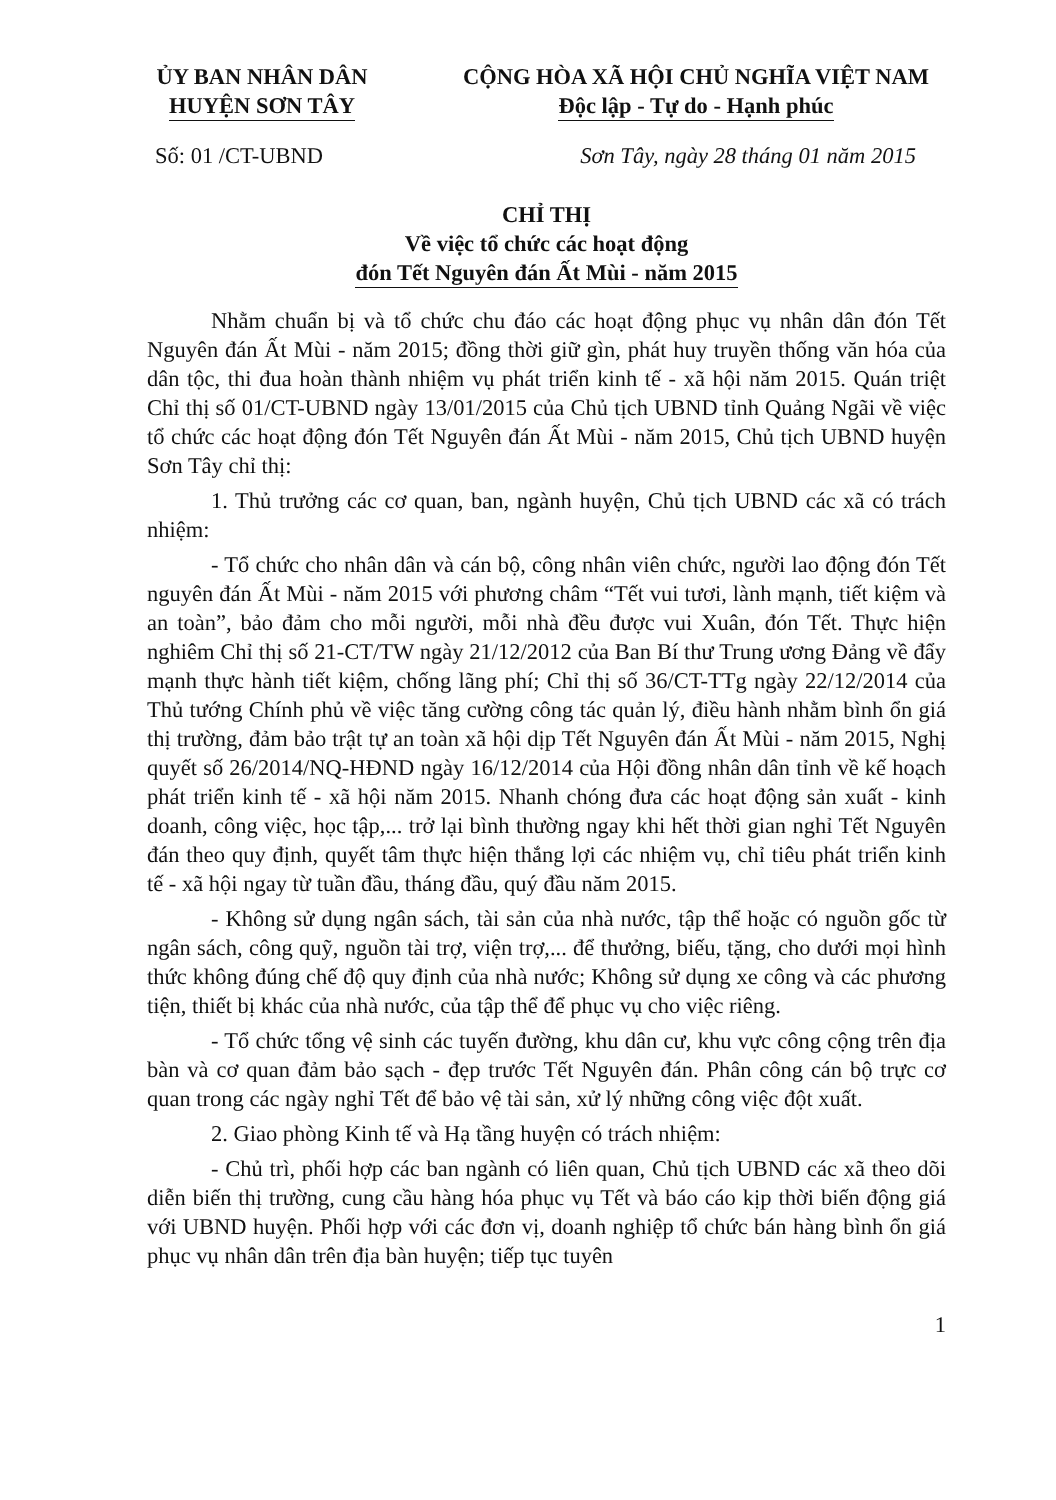ỦY BAN NHÂN DÂN
HUYỆN SƠN TÂY
CỘNG HÒA XÃ HỘI CHỦ NGHĨA VIỆT NAM
Độc lập - Tự do - Hạnh phúc
Số: 01 /CT-UBND Sơn Tây, ngày 28 tháng 01 năm 2015
CHỈ THỊ
Về việc tổ chức các hoạt động
đón Tết Nguyên đán Ất Mùi - năm 2015
Nhằm chuẩn bị và tổ chức chu đáo các hoạt động phục vụ nhân dân đón Tết Nguyên đán Ất Mùi - năm 2015; đồng thời giữ gìn, phát huy truyền thống văn hóa của dân tộc, thi đua hoàn thành nhiệm vụ phát triển kinh tế - xã hội năm 2015. Quán triệt Chỉ thị số 01/CT-UBND ngày 13/01/2015 của Chủ tịch UBND tỉnh Quảng Ngãi về việc tổ chức các hoạt động đón Tết Nguyên đán Ất Mùi - năm 2015, Chủ tịch UBND huyện Sơn Tây chỉ thị:
1. Thủ trưởng các cơ quan, ban, ngành huyện, Chủ tịch UBND các xã có trách nhiệm:
- Tổ chức cho nhân dân và cán bộ, công nhân viên chức, người lao động đón Tết nguyên đán Ất Mùi - năm 2015 với phương châm “Tết vui tươi, lành mạnh, tiết kiệm và an toàn”, bảo đảm cho mỗi người, mỗi nhà đều được vui Xuân, đón Tết. Thực hiện nghiêm Chỉ thị số 21-CT/TW ngày 21/12/2012 của Ban Bí thư Trung ương Đảng về đẩy mạnh thực hành tiết kiệm, chống lãng phí; Chỉ thị số 36/CT-TTg ngày 22/12/2014 của Thủ tướng Chính phủ về việc tăng cường công tác quản lý, điều hành nhằm bình ổn giá thị trường, đảm bảo trật tự an toàn xã hội dịp Tết Nguyên đán Ất Mùi - năm 2015, Nghị quyết số 26/2014/NQ-HĐND ngày 16/12/2014 của Hội đồng nhân dân tỉnh về kế hoạch phát triển kinh tế - xã hội năm 2015. Nhanh chóng đưa các hoạt động sản xuất - kinh doanh, công việc, học tập,... trở lại bình thường ngay khi hết thời gian nghỉ Tết Nguyên đán theo quy định, quyết tâm thực hiện thắng lợi các nhiệm vụ, chỉ tiêu phát triển kinh tế - xã hội ngay từ tuần đầu, tháng đầu, quý đầu năm 2015.
- Không sử dụng ngân sách, tài sản của nhà nước, tập thể hoặc có nguồn gốc từ ngân sách, công quỹ, nguồn tài trợ, viện trợ,... để thưởng, biếu, tặng, cho dưới mọi hình thức không đúng chế độ quy định của nhà nước; Không sử dụng xe công và các phương tiện, thiết bị khác của nhà nước, của tập thể để phục vụ cho việc riêng.
- Tổ chức tổng vệ sinh các tuyến đường, khu dân cư, khu vực công cộng trên địa bàn và cơ quan đảm bảo sạch - đẹp trước Tết Nguyên đán. Phân công cán bộ trực cơ quan trong các ngày nghỉ Tết để bảo vệ tài sản, xử lý những công việc đột xuất.
2. Giao phòng Kinh tế và Hạ tầng huyện có trách nhiệm:
- Chủ trì, phối hợp các ban ngành có liên quan, Chủ tịch UBND các xã theo dõi diễn biến thị trường, cung cầu hàng hóa phục vụ Tết và báo cáo kịp thời biến động giá với UBND huyện. Phối hợp với các đơn vị, doanh nghiệp tổ chức bán hàng bình ổn giá phục vụ nhân dân trên địa bàn huyện; tiếp tục tuyên
1